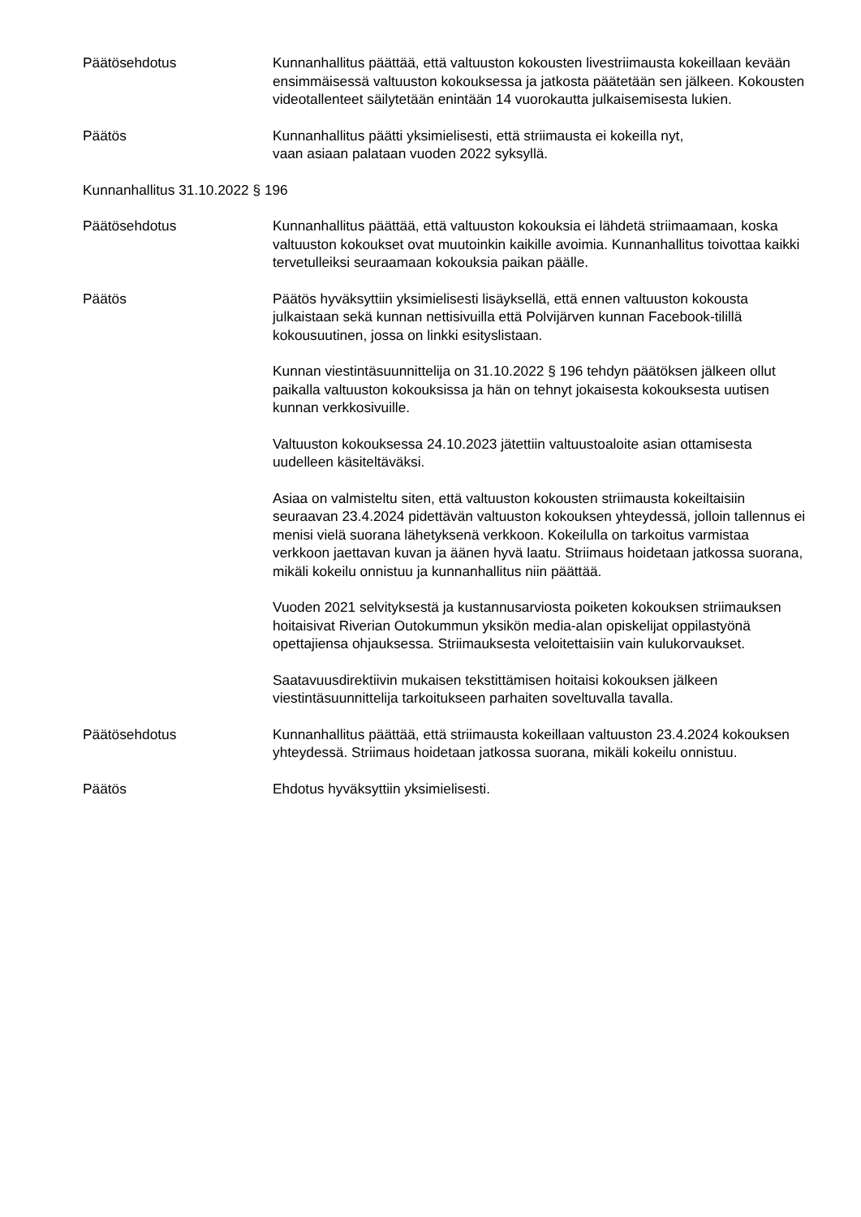Päätösehdotus Kunnanhallitus päättää, että valtuuston kokousten livestriimausta kokeillaan kevään ensimmäisessä valtuuston kokouksessa ja jatkosta päätetään sen jälkeen. Kokousten videotallenteet säilytetään enintään 14 vuorokautta julkaisemisesta lukien.
Päätös Kunnanhallitus päätti yksimielisesti, että striimausta ei kokeilla nyt,
vaan asiaan palataan vuoden 2022 syksyllä.
Kunnanhallitus 31.10.2022 § 196
Päätösehdotus Kunnanhallitus päättää, että valtuuston kokouksia ei lähdetä striimaamaan, koska valtuuston kokoukset ovat muutoinkin kaikille avoimia. Kunnanhallitus toivottaa kaikki tervetulleiksi seuraamaan kokouksia paikan päälle.
Päätös Päätös hyväksyttiin yksimielisesti lisäyksellä, että ennen valtuuston kokousta julkaistaan sekä kunnan nettisivuilla että Polvijärven kunnan Facebook-tilillä kokousuutinen, jossa on linkki esityslistaan.
Kunnan viestintäsuunnittelija on 31.10.2022 § 196 tehdyn päätöksen jälkeen ollut paikalla valtuuston kokouksissa ja hän on tehnyt jokaisesta kokouksesta uutisen kunnan verkkosivuille.
Valtuuston kokouksessa 24.10.2023 jätettiin valtuustoaloite asian ottamisesta uudelleen käsiteltäväksi.
Asiaa on valmisteltu siten, että valtuuston kokousten striimausta kokeiltaisiin seuraavan 23.4.2024 pidettävän valtuuston kokouksen yhteydessä, jolloin tallennus ei menisi vielä suorana lähetyksenä verkkoon. Kokeilulla on tarkoitus varmistaa verkkoon jaettavan kuvan ja äänen hyvä laatu. Striimaus hoidetaan jatkossa suorana, mikäli kokeilu onnistuu ja kunnanhallitus niin päättää.
Vuoden 2021 selvityksestä ja kustannusarviosta poiketen kokouksen striimauksen hoitaisivat Riverian Outokummun yksikön media-alan opiskelijat oppilastyönä opettajiensa ohjauksessa. Striimauksesta veloitettaisiin vain kulukorvaukset.
Saatavuusdirektiivin mukaisen tekstittämisen hoitaisi kokouksen jälkeen viestintäsuunnittelija tarkoitukseen parhaiten soveltuvalla tavalla.
Päätösehdotus Kunnanhallitus päättää, että striimausta kokeillaan valtuuston 23.4.2024 kokouksen yhteydessä. Striimaus hoidetaan jatkossa suorana, mikäli kokeilu onnistuu.
Päätös Ehdotus hyväksyttiin yksimielisesti.